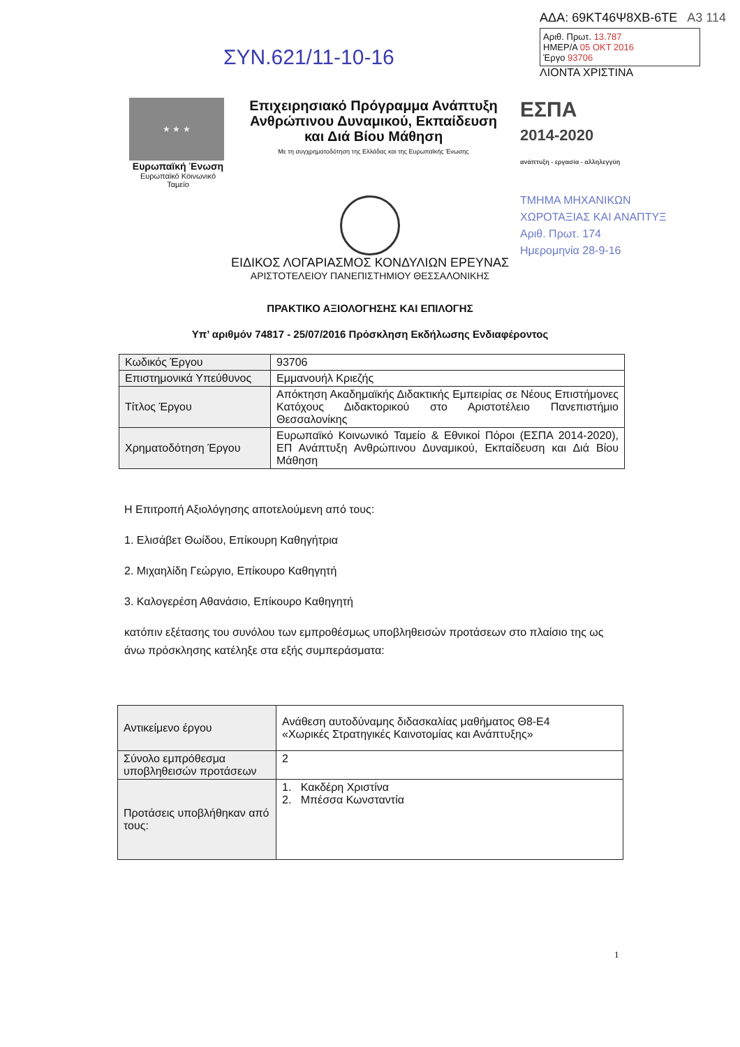ΣΥΝ.621/11-10-16
ΑΔΑ: 69ΚΤ46Ψ8ΧΒ-6ΤΕ Α3 114
Αριθ. Πρωτ. 13.787
ΗΜΕΡ/Α 05 ΟΚΤ 2016
Έργο 93706
ΛΙΟΝΤΑ ΧΡΙΣΤΙΝΑ
★ ★ ★
Ευρωπαϊκή Ένωση
Ευρωπαϊκό Κοινωνικό Ταμείο
Επιχειρησιακό Πρόγραμμα Ανάπτυξη Ανθρώπινου Δυναμικού, Εκπαίδευση και Διά Βίου Μάθηση
Με τη συγχρηματοδότηση της Ελλάδας και της Ευρωπαϊκής Ένωσης
ΕΣΠΑ
2014-2020
ανάπτυξη - εργασία - αλληλεγγύη
ΤΜΗΜΑ ΜΗΧΑΝΙΚΩΝ
ΧΩΡΟΤΑΞΙΑΣ ΚΑΙ ΑΝΑΠΤΥΞ
Αριθ. Πρωτ. 174
Ημερομηνία 28-9-16
ΕΙΔΙΚΟΣ ΛΟΓΑΡΙΑΣΜΟΣ ΚΟΝΔΥΛΙΩΝ ΕΡΕΥΝΑΣ
ΑΡΙΣΤΟΤΕΛΕΙΟΥ ΠΑΝΕΠΙΣΤΗΜΙΟΥ ΘΕΣΣΑΛΟΝΙΚΗΣ
ΠΡΑΚΤΙΚΟ ΑΞΙΟΛΟΓΗΣΗΣ ΚΑΙ ΕΠΙΛΟΓΗΣ
Υπ’ αριθμόν 74817 - 25/07/2016 Πρόσκληση Εκδήλωσης Ενδιαφέροντος
| Κωδικός Έργου | 93706 |
| Επιστημονικά Υπεύθυνος | Εμμανουήλ Κριεζής |
| Τίτλος Έργου | Απόκτηση Ακαδημαϊκής Διδακτικής Εμπειρίας σε Νέους Επιστήμονες Κατόχους Διδακτορικού στο Αριστοτέλειο Πανεπιστήμιο Θεσσαλονίκης |
| Χρηματοδότηση Έργου | Ευρωπαϊκό Κοινωνικό Ταμείο & Εθνικοί Πόροι (ΕΣΠΑ 2014-2020), ΕΠ Ανάπτυξη Ανθρώπινου Δυναμικού, Εκπαίδευση και Διά Βίου Μάθηση |
Η Επιτροπή Αξιολόγησης αποτελούμενη από τους:
1. Ελισάβετ Θωίδου, Επίκουρη Καθηγήτρια
2. Μιχαηλίδη Γεώργιο, Επίκουρο Καθηγητή
3. Καλογερέση Αθανάσιο, Επίκουρο Καθηγητή
κατόπιν εξέτασης του συνόλου των εμπροθέσμως υποβληθεισών προτάσεων στο πλαίσιο της ως άνω πρόσκλησης κατέληξε στα εξής συμπεράσματα:
| Αντικείμενο έργου | Ανάθεση αυτοδύναμης διδασκαλίας μαθήματος Θ8-Ε4 «Χωρικές Στρατηγικές Καινοτομίας και Ανάπτυξης» |
| Σύνολο εμπρόθεσμα υποβληθεισών προτάσεων | 2 |
| Προτάσεις υποβλήθηκαν από τους: | 1. Κακδέρη Χριστίνα 2. Μπέσσα Κωνσταντία |
1